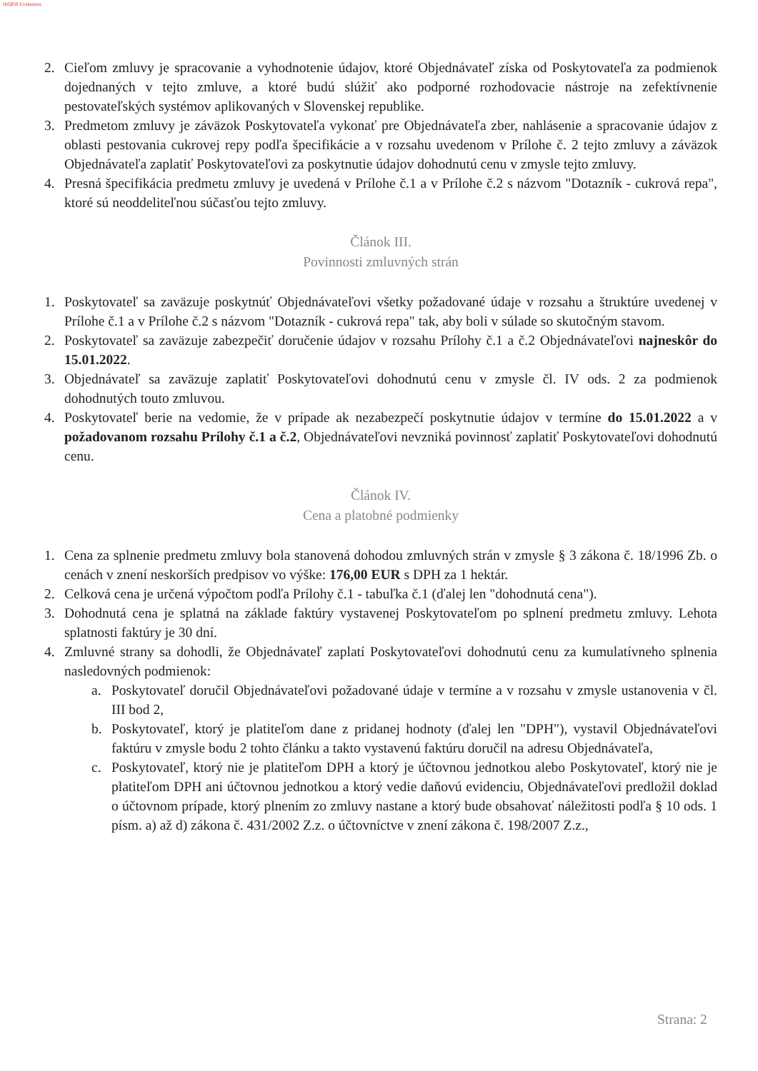HiQPdf Evaluation
2. Cieľom zmluvy je spracovanie a vyhodnotenie údajov, ktoré Objednávateľ získa od Poskytovateľa za podmienok dojednaných v tejto zmluve, a ktoré budú slúžiť ako podporné rozhodovacie nástroje na zefektívnenie pestovateľských systémov aplikovaných v Slovenskej republike.
3. Predmetom zmluvy je záväzok Poskytovateľa vykonať pre Objednávateľa zber, nahlásenie a spracovanie údajov z oblasti pestovania cukrovej repy podľa špecifikácie a v rozsahu uvedenom v Prílohe č. 2 tejto zmluvy a záväzok Objednávateľa zaplatiť Poskytovateľovi za poskytnutie údajov dohodnutú cenu v zmysle tejto zmluvy.
4. Presná špecifikácia predmetu zmluvy je uvedená v Prílohe č.1 a v Prílohe č.2 s názvom "Dotazník - cukrová repa", ktoré sú neoddeliteľnou súčasťou tejto zmluvy.
Článok III.
Povinnosti zmluvných strán
1. Poskytovateľ sa zaväzuje poskytnúť Objednávateľovi všetky požadované údaje v rozsahu a štruktúre uvedenej v Prílohe č.1 a v Prílohe č.2 s názvom "Dotazník - cukrová repa" tak, aby boli v súlade so skutočným stavom.
2. Poskytovateľ sa zaväzuje zabezpečiť doručenie údajov v rozsahu Prílohy č.1 a č.2 Objednávateľovi najneskôr do 15.01.2022.
3. Objednávateľ sa zaväzuje zaplatiť Poskytovateľovi dohodnutú cenu v zmysle čl. IV ods. 2 za podmienok dohodnutých touto zmluvou.
4. Poskytovateľ berie na vedomie, že v prípade ak nezabezpečí poskytnutie údajov v termíne do 15.01.2022 a v požadovanom rozsahu Prílohy č.1 a č.2, Objednávateľovi nevzniká povinnosť zaplatiť Poskytovateľovi dohodnutú cenu.
Článok IV.
Cena a platobné podmienky
1. Cena za splnenie predmetu zmluvy bola stanovená dohodou zmluvných strán v zmysle § 3 zákona č. 18/1996 Zb. o cenách v znení neskorších predpisov vo výške: 176,00 EUR s DPH za 1 hektár.
2. Celková cena je určená výpočtom podľa Prílohy č.1 - tabuľka č.1 (ďalej len "dohodnutá cena").
3. Dohodnutá cena je splatná na základe faktúry vystavenej Poskytovateľom po splnení predmetu zmluvy. Lehota splatnosti faktúry je 30 dní.
4. Zmluvné strany sa dohodli, že Objednávateľ zaplatí Poskytovateľovi dohodnutú cenu za kumulatívneho splnenia nasledovných podmienok:
a. Poskytovateľ doručil Objednávateľovi požadované údaje v termíne a v rozsahu v zmysle ustanovenia v čl. III bod 2,
b. Poskytovateľ, ktorý je platiteľom dane z pridanej hodnoty (ďalej len "DPH"), vystavil Objednávateľovi faktúru v zmysle bodu 2 tohto článku a takto vystavenú faktúru doručil na adresu Objednávateľa,
c. Poskytovateľ, ktorý nie je platiteľom DPH a ktorý je účtovnou jednotkou alebo Poskytovateľ, ktorý nie je platiteľom DPH ani účtovnou jednotkou a ktorý vedie daňovú evidenciu, Objednávateľovi predložil doklad o účtovnom prípade, ktorý plnením zo zmluvy nastane a ktorý bude obsahovať náležitosti podľa § 10 ods. 1 písm. a) až d) zákona č. 431/2002 Z.z. o účtovníctve v znení zákona č. 198/2007 Z.z.,
Strana: 2